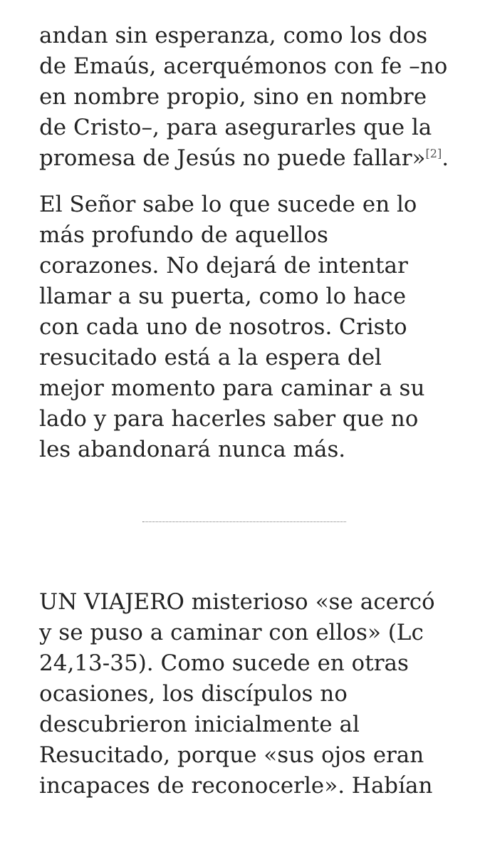andan sin esperanza, como los dos de Emaús, acerquémonos con fe –no en nombre propio, sino en nombre de Cristo–, para asegurarles que la promesa de Jesús no puede fallar»<sup>[2]</sup>.
El Señor sabe lo que sucede en lo más profundo de aquellos corazones. No dejará de intentar llamar a su puerta, como lo hace con cada uno de nosotros. Cristo resucitado está a la espera del mejor momento para caminar a su lado y para hacerles saber que no les abandonará nunca más.
UN VIAJERO misterioso «se acercó y se puso a caminar con ellos» (Lc 24,13-35). Como sucede en otras ocasiones, los discípulos no descubrieron inicialmente al Resucitado, porque «sus ojos eran incapaces de reconocerle». Habían